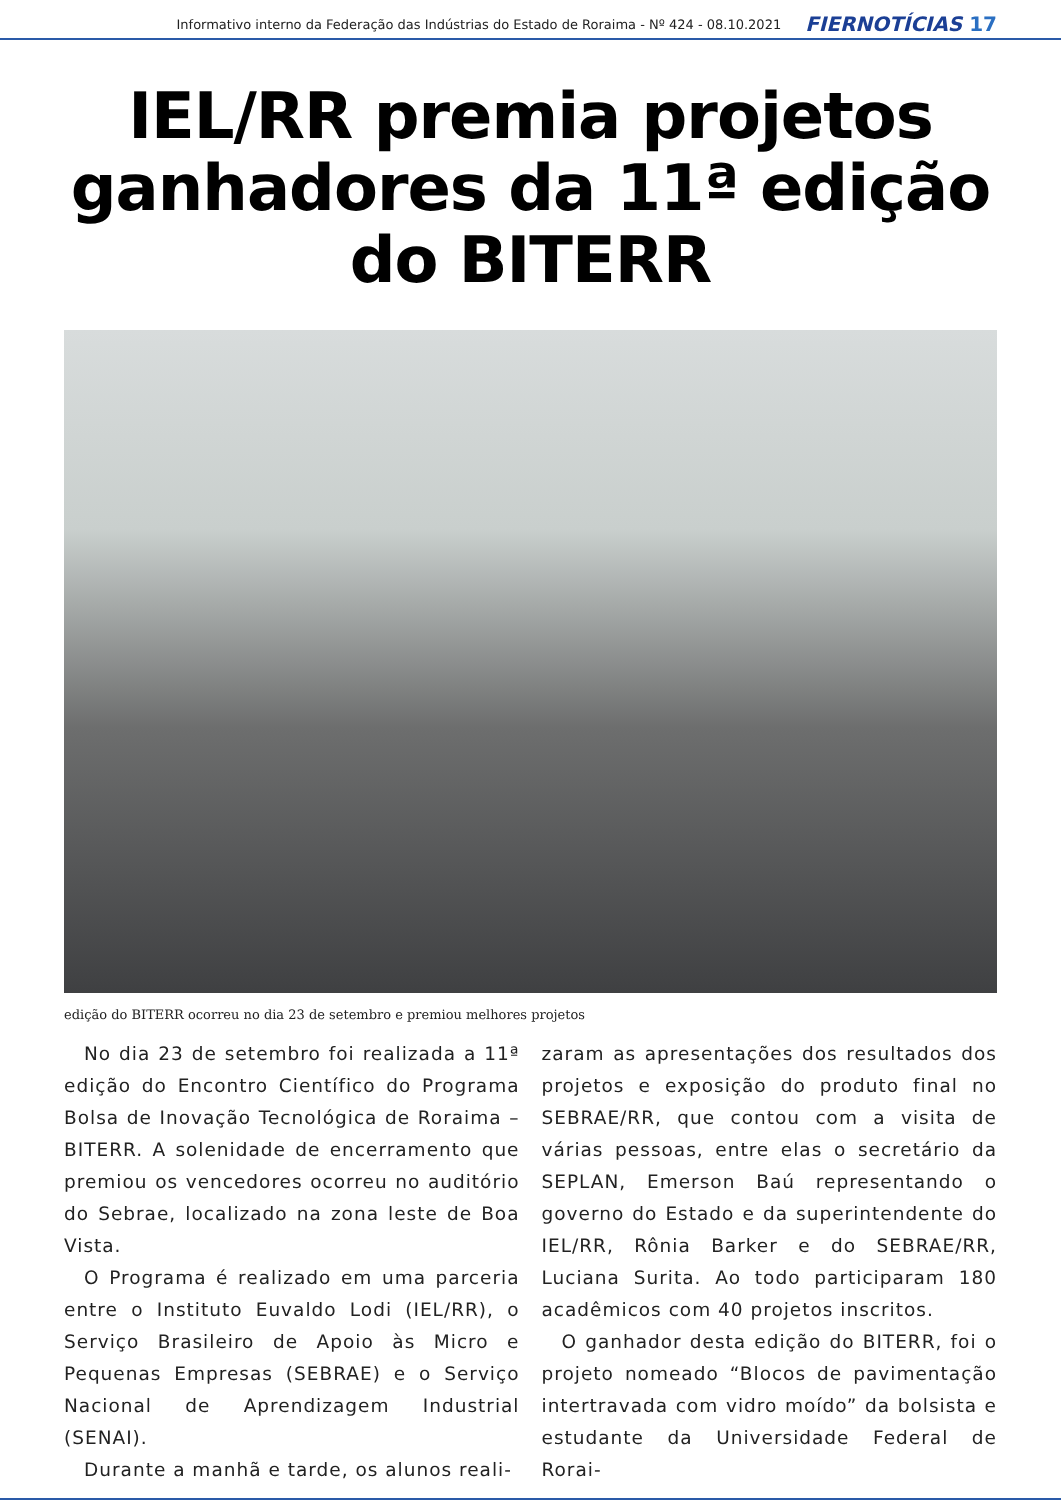Informativo interno da Federação das Indústrias do Estado de Roraima - Nº 424 - 08.10.2021 FIERNOTÍCIAS 17
IEL/RR premia projetos ganhadores da 11ª edição do BITERR
edição do BITERR ocorreu no dia 23 de setembro e premiou melhores projetos
No dia 23 de setembro foi realizada a 11ª edição do Encontro Científico do Programa Bolsa de Inovação Tecnológica de Roraima – BITERR. A solenidade de encerramento que premiou os vencedores ocorreu no auditório do Sebrae, localizado na zona leste de Boa Vista.
O Programa é realizado em uma parceria entre o Instituto Euvaldo Lodi (IEL/RR), o Serviço Brasileiro de Apoio às Micro e Pequenas Empresas (SEBRAE) e o Serviço Nacional de Aprendizagem Industrial (SENAI).
Durante a manhã e tarde, os alunos reali-
zaram as apresentações dos resultados dos projetos e exposição do produto final no SEBRAE/RR, que contou com a visita de várias pessoas, entre elas o secretário da SEPLAN, Emerson Baú representando o governo do Estado e da superintendente do IEL/RR, Rônia Barker e do SEBRAE/RR, Luciana Surita. Ao todo participaram 180 acadêmicos com 40 projetos inscritos.
O ganhador desta edição do BITERR, foi o projeto nomeado “Blocos de pavimentação intertravada com vidro moído” da bolsista e estudante da Universidade Federal de Rorai-